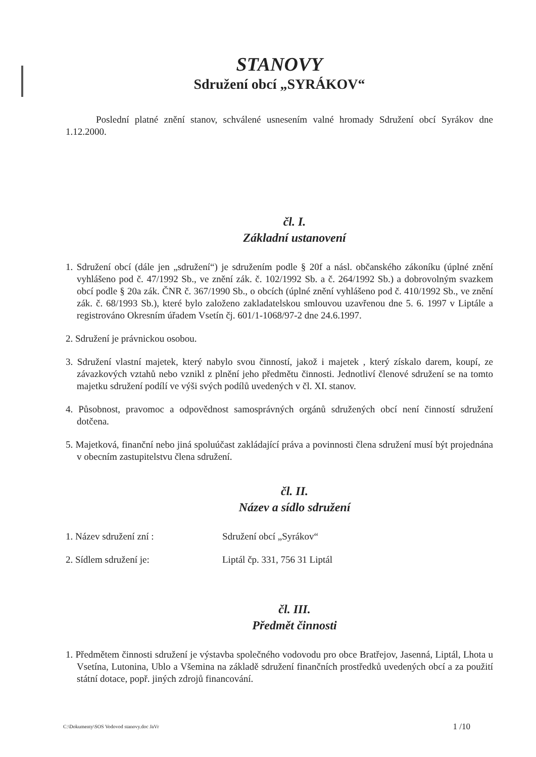STANOVY
Sdružení obcí „SYRÁKOV“
Poslední platné znění stanov, schválené usnesením valné hromady Sdružení obcí Syrákov dne 1.12.2000.
čl. I.
Základní ustanovení
1. Sdružení obcí (dále jen „sdružení“) je sdružením podle § 20f a násl. občanského zákoníku (úplné znění vyhlášeno pod č. 47/1992 Sb., ve znění zák. č. 102/1992 Sb. a č. 264/1992 Sb.) a dobrovolným svazkem obcí podle § 20a zák. ČNR č. 367/1990 Sb., o obcích (úplné znění vyhlášeno pod č. 410/1992 Sb., ve znění zák. č. 68/1993 Sb.), které bylo založeno zakladatelskou smlouvou uzavřenou dne 5. 6. 1997 v Liptále a registrováno Okresním úřadem Vsetín čj. 601/1-1068/97-2 dne 24.6.1997.
2. Sdružení je právnickou osobou.
3. Sdružení vlastní majetek, který nabylo svou činností, jakož i majetek , který získalo darem, koupí, ze závazkových vztahů nebo vznikl z plnění jeho předmětu činnosti. Jednotliví členové sdružení se na tomto majetku sdružení podílí ve výši svých podílů uvedených v čl. XI. stanov.
4. Působnost, pravomoc a odpovědnost samosprávných orgánů sdružených obcí není činností sdružení dotčena.
5. Majetková, finanční nebo jiná spoluúčast zakládající práva a povinnosti člena sdružení musí být projednána v obecním zastupitelstvu člena sdružení.
čl. II.
Název a sídlo sdružení
1. Název sdružení zní : Sdružení obcí „Syrákov“
2. Sídlem sdružení je: Liptál čp. 331, 756 31 Liptál
čl. III.
Předmět činnosti
1. Předmětem činnosti sdružení je výstavba společného vodovodu pro obce Bratřejov, Jasenná, Liptál, Lhota u Vsetína, Lutonina, Ublo a Všemina na základě sdružení finančních prostředků uvedených obcí a za použití státní dotace, popř. jiných zdrojů financování.
C:\Dokumenty\SOS Vodovod stanovy.doc JaVr 1 /10